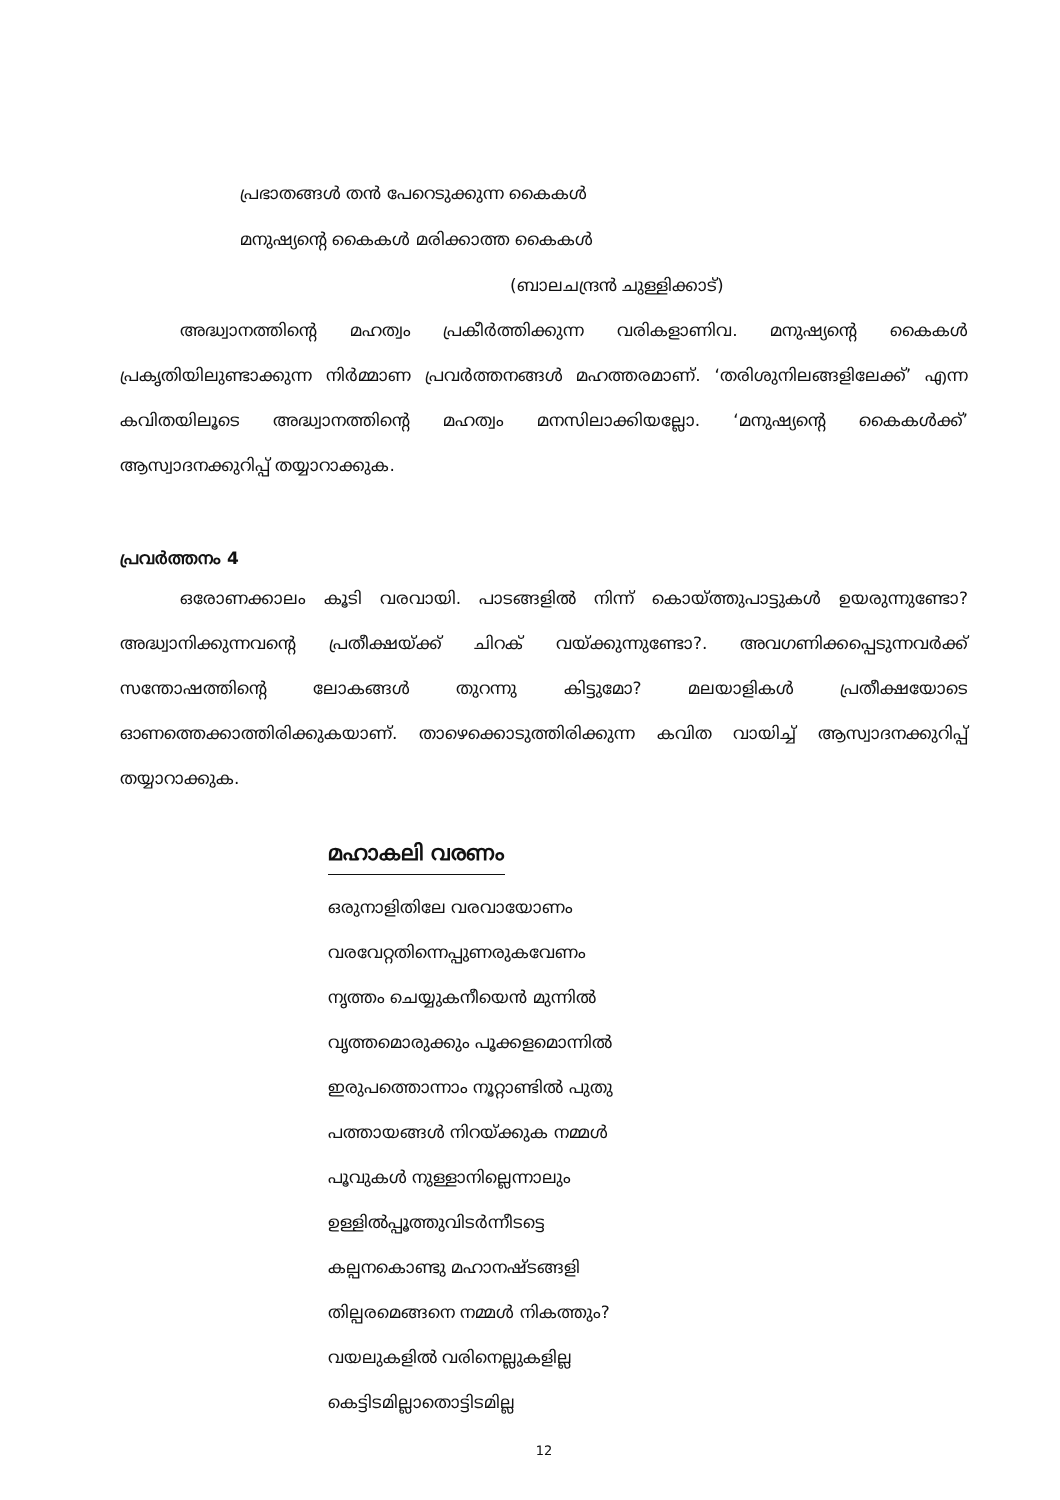പ്രഭാതങ്ങൾ തൻ പേറെടുക്കുന്ന കൈകൾ
മനുഷ്യന്റെ കൈകൾ മരിക്കാത്ത കൈകൾ
(ബാലചന്ദ്രൻ ചുള്ളിക്കാട്)
അദ്ധ്വാനത്തിന്റെ മഹത്വം പ്രകീർത്തിക്കുന്ന വരികളാണിവ. മനുഷ്യന്റെ കൈകൾ പ്രകൃതിയിലുണ്ടാക്കുന്ന നിർമ്മാണ പ്രവർത്തനങ്ങൾ മഹത്തരമാണ്. ‘തരിശുനിലങ്ങളിലേക്ക്’ എന്ന കവിതയിലൂടെ അദ്ധ്വാനത്തിന്റെ മഹത്വം മനസിലാക്കിയല്ലോ. ‘മനുഷ്യന്റെ കൈകൾക്ക്’ ആസ്വാദനക്കുറിപ്പ് തയ്യാറാക്കുക.
പ്രവർത്തനം 4
ഒരോണക്കാലം കൂടി വരവായി. പാടങ്ങളിൽ നിന്ന് കൊയ്ത്തുപാട്ടുകൾ ഉയരുന്നുണ്ടോ? അദ്ധ്വാനിക്കുന്നവന്റെ പ്രതീക്ഷയ്ക്ക് ചിറക് വയ്ക്കുന്നുണ്ടോ?. അവഗണിക്കപ്പെടുന്നവർക്ക് സന്തോഷത്തിന്റെ ലോകങ്ങൾ തുറന്നു കിട്ടുമോ? മലയാളികൾ പ്രതീക്ഷയോടെ ഓണത്തെക്കാത്തിരിക്കുകയാണ്. താഴെക്കൊടുത്തിരിക്കുന്ന കവിത വായിച്ച് ആസ്വാദനക്കുറിപ്പ് തയ്യാറാക്കുക.
മഹാകലി വരണം
ഒരുനാളിതിലേ വരവായോണം
വരവേറ്റതിന്നെപ്പുണരുകവേണം
നൃത്തം ചെയ്യുകനീയെൻ മുന്നിൽ
വൃത്തമൊരുക്കും പൂക്കളമൊന്നിൽ
ഇരുപത്തൊന്നാം നൂറ്റാണ്ടിൽ പുതു
പത്തായങ്ങൾ നിറയ്ക്കുക നമ്മൾ
പൂവുകൾ നുള്ളാനില്ലെന്നാലും
ഉള്ളിൽപ്പൂത്തുവിടർന്നീടട്ടെ
കല്പനകൊണ്ടു മഹാനഷ്ടങ്ങളി
തില്പരമെങ്ങനെ നമ്മൾ നികത്തും?
വയലുകളിൽ വരിനെല്ലുകളില്ല
കെട്ടിടമില്ലാതൊട്ടിടമില്ല
12